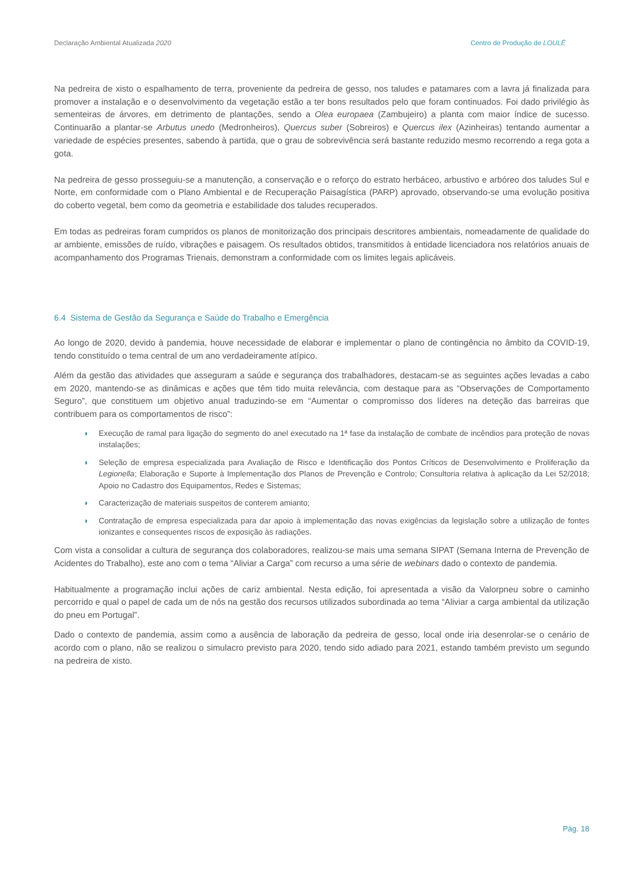Declaração Ambiental Atualizada 2020 Centro de Produção de LOULÉ
Na pedreira de xisto o espalhamento de terra, proveniente da pedreira de gesso, nos taludes e patamares com a lavra já finalizada para promover a instalação e o desenvolvimento da vegetação estão a ter bons resultados pelo que foram continuados. Foi dado privilégio às sementeiras de árvores, em detrimento de plantações, sendo a Olea europaea (Zambujeiro) a planta com maior índice de sucesso. Continuarão a plantar-se Arbutus unedo (Medronheiros), Quercus suber (Sobreiros) e Quercus ilex (Azinheiras) tentando aumentar a variedade de espécies presentes, sabendo à partida, que o grau de sobrevivência será bastante reduzido mesmo recorrendo a rega gota a gota.
Na pedreira de gesso prosseguiu-se a manutenção, a conservação e o reforço do estrato herbáceo, arbustivo e arbóreo dos taludes Sul e Norte, em conformidade com o Plano Ambiental e de Recuperação Paisagística (PARP) aprovado, observando-se uma evolução positiva do coberto vegetal, bem como da geometria e estabilidade dos taludes recuperados.
Em todas as pedreiras foram cumpridos os planos de monitorização dos principais descritores ambientais, nomeadamente de qualidade do ar ambiente, emissões de ruído, vibrações e paisagem. Os resultados obtidos, transmitidos à entidade licenciadora nos relatórios anuais de acompanhamento dos Programas Trienais, demonstram a conformidade com os limites legais aplicáveis.
6.4 Sistema de Gestão da Segurança e Saúde do Trabalho e Emergência
Ao longo de 2020, devido à pandemia, houve necessidade de elaborar e implementar o plano de contingência no âmbito da COVID-19, tendo constituído o tema central de um ano verdadeiramente atípico.
Além da gestão das atividades que asseguram a saúde e segurança dos trabalhadores, destacam-se as seguintes ações levadas a cabo em 2020, mantendo-se as dinâmicas e ações que têm tido muita relevância, com destaque para as “Observações de Comportamento Seguro”, que constituem um objetivo anual traduzindo-se em “Aumentar o compromisso dos líderes na deteção das barreiras que contribuem para os comportamentos de risco”:
◗ Execução de ramal para ligação do segmento do anel executado na 1ª fase da instalação de combate de incêndios para proteção de novas instalações;
◗ Seleção de empresa especializada para Avaliação de Risco e Identificação dos Pontos Críticos de Desenvolvimento e Proliferação da Legionella; Elaboração e Suporte à Implementação dos Planos de Prevenção e Controlo; Consultoria relativa à aplicação da Lei 52/2018; Apoio no Cadastro dos Equipamentos, Redes e Sistemas;
◗ Caracterização de materiais suspeitos de conterem amianto;
◗ Contratação de empresa especializada para dar apoio à implementação das novas exigências da legislação sobre a utilização de fontes ionizantes e consequentes riscos de exposição às radiações.
Com vista a consolidar a cultura de segurança dos colaboradores, realizou-se mais uma semana SIPAT (Semana Interna de Prevenção de Acidentes do Trabalho), este ano com o tema “Aliviar a Carga” com recurso a uma série de webinars dado o contexto de pandemia.
Habitualmente a programação inclui ações de cariz ambiental. Nesta edição, foi apresentada a visão da Valorpneu sobre o caminho percorrido e qual o papel de cada um de nós na gestão dos recursos utilizados subordinada ao tema “Aliviar a carga ambiental da utilização do pneu em Portugal”.
Dado o contexto de pandemia, assim como a ausência de laboração da pedreira de gesso, local onde iria desenrolar-se o cenário de acordo com o plano, não se realizou o simulacro previsto para 2020, tendo sido adiado para 2021, estando também previsto um segundo na pedreira de xisto.
Pág. 18